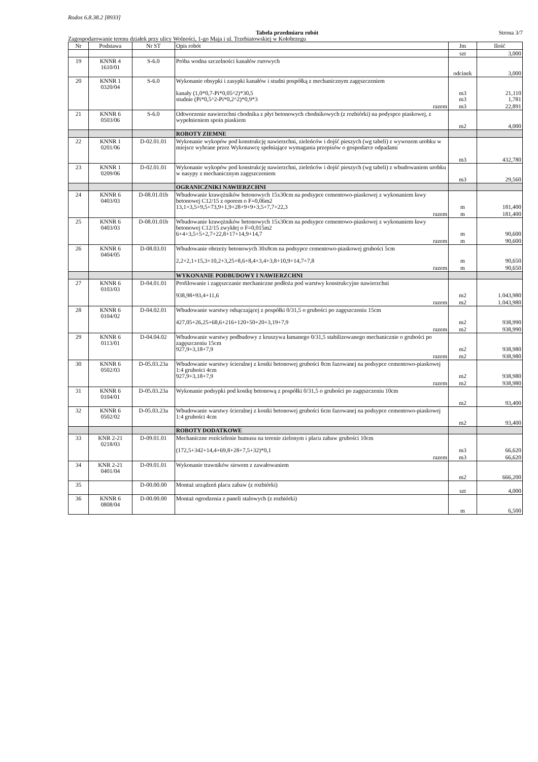Rodos 6.8.38.2 [8933]
Tabela przedmiaru robót Strona 3/7
Zagospodarowanie terenu działek przy ulicy Wolności, 1-go Maja i ul. Trzebiatowskiej w Kołobrzegu
| Nr | Podstawa | Nr ST | Opis robót | Jm | Ilość |
| --- | --- | --- | --- | --- | --- |
| | | | | szt | 3,000 |
| 19 | KNNR 4 1610/01 | S-6.0 | Próba wodna szczelności kanałów rurowych | odcinek | 3,000 |
| 20 | KNNR 1 0320/04 | S-6.0 | Wykonanie obsypki i zasypki kanałów i studni pospółką z mechanicznym zagęszczeniem kanały (1,0*0,7-Pi*0,05^2)*30,5 studnie (Pi*0,5^2-Pi*0,2^2)*0,9*3 | m3 m3 | 21,110 1,781 |
| | | | razem | m3 | 22,891 |
| 21 | KNNR 6 0503/06 | S-6.0 | Odtworzenie nawierzchni chodnika z płyt betonowych chodnikowych (z rozbiórki) na podyspce piaskowej, z wypełnieniem spoin piaskiem | m2 | 4,000 |
| | | | ROBOTY ZIEMNE | | |
| 22 | KNNR 1 0201/06 | D-02.01.01 | Wykonanie wykopów pod konstrukcję nawierzchni, zieleńców i dojść pieszych (wg tabeli) z wywozem urobku w miejsce wybrane przez Wykonawcę spełniające wymagania przepisów o gospodarce odpadami | m3 | 432,780 |
| 23 | KNNR 1 0209/06 | D-02.01.01 | Wykonanie wykopów pod konstrukcję nawierzchni, zieleńców i dojść pieszych (wg tabeli) z wbudowaniem urobku w nasypy z mechanicznym zagęszczeniem | m3 | 29,560 |
| | | | OGRANICZNIKI NAWIERZCHNI | | |
| 24 | KNNR 6 0403/03 | D-08.01.01b | Wbudowanie krawężników betonowych 15x30cm na podsypce cementowo-piaskowej z wykonaniem ławy betonowej C12/15 z oporem o F=0,06m2 13,1+3,5+9,5+73,9+1,9+28+9+9+3,5+7,7+22,3 | m | 181,400 |
| | | | razem | m | 181,400 |
| 25 | KNNR 6 0403/03 | D-08.01.01b | Wbudowanie krawężników betonowych 15x30cm na podsypce cementowo-piaskowej z wykonaniem ławy betonowej C12/15 zwykłej o F=0,015m2 6+4+3,5+5+2,7+22,8+17+14,9+14,7 | m | 90,600 |
| | | | razem | m | 90,600 |
| 26 | KNNR 6 0404/05 | D-08.03.01 | Wbudowanie obrzeży betonowych 30x8cm na podsypce cementowo-piaskowej grubości 5cm 2,2+2,1+15,3+10,2+3,25+8,6+8,4+3,4+3,8+10,9+14,7+7,8 | m | 90,650 |
| | | | razem | m | 90,650 |
| | | | WYKONANIE PODBUDOWY I NAWIERZCHNI | | |
| 27 | KNNR 6 0103/03 | D-04.01.01 | Profilowanie i zagęszczanie mechaniczne podłoża pod warstwy konstrukcyjne nawierzchni 938,98+93,4+11,6 | m2 | 1.043,980 |
| | | | razem | m2 | 1.043,980 |
| 28 | KNNR 6 0104/02 | D-04.02.01 | Wbudowanie warstwy odsączającej z pospółki 0/31,5 o grubości po zagęszczeniu 15cm 427,05+26,25+68,6+216+120+50+20+3,19+7,9 | m2 | 938,990 |
| | | | razem | m2 | 938,990 |
| 29 | KNNR 6 0113/01 | D-04.04.02 | Wbudowanie warstwy podbudowy z kruszywa łamanego 0/31,5 stabilizowanego mechanicznie o grubości po zagęszczeniu 15cm 927,9+3,18+7,9 | m2 | 938,980 |
| | | | razem | m2 | 938,980 |
| 30 | KNNR 6 0502/03 | D-05.03.23a | Wbudowanie warstwy ścieralnej z kostki betonowej grubości 8cm fazowanej na podsypce cementowo-piaskowej 1:4 grubości 4cm 927,9+3,18+7,9 | m2 | 938,980 |
| | | | razem | m2 | 938,980 |
| 31 | KNNR 6 0104/01 | D-05.03.23a | Wykonanie podsypki pod kostkę betonową z pospółki 0/31,5 o grubości po zagęszczeniu 10cm | m2 | 93,400 |
| 32 | KNNR 6 0502/02 | D-05.03.23a | Wbudowanie warstwy ścieralnej z kostki betonowej grubości 6cm fazowanej na podsypce cementowo-piaskowej 1:4 grubości 4cm | m2 | 93,400 |
| | | | ROBOTY DODATKOWE | | |
| 33 | KNR 2-21 0218/03 | D-09.01.01 | Mechaniczne rozścielenie humusu na terenie zielonym i placu zabaw grubości 10cm (172,5+342+14,4+69,8+28+7,5+32)*0,1 | m3 | 66,620 |
| | | | razem | m3 | 66,620 |
| 34 | KNR 2-21 0401/04 | D-09.01.01 | Wykonanie trawników siewem z zawałowaniem | m2 | 666,200 |
| 35 | | D-00.00.00 | Montaż urządzeń placu zabaw (z rozbiórki) | szt | 4,000 |
| 36 | KNNR 6 0808/04 | D-00.00.00 | Montaż ogrodzenia z paneli stalowych (z rozbiórki) | m | 6,500 |